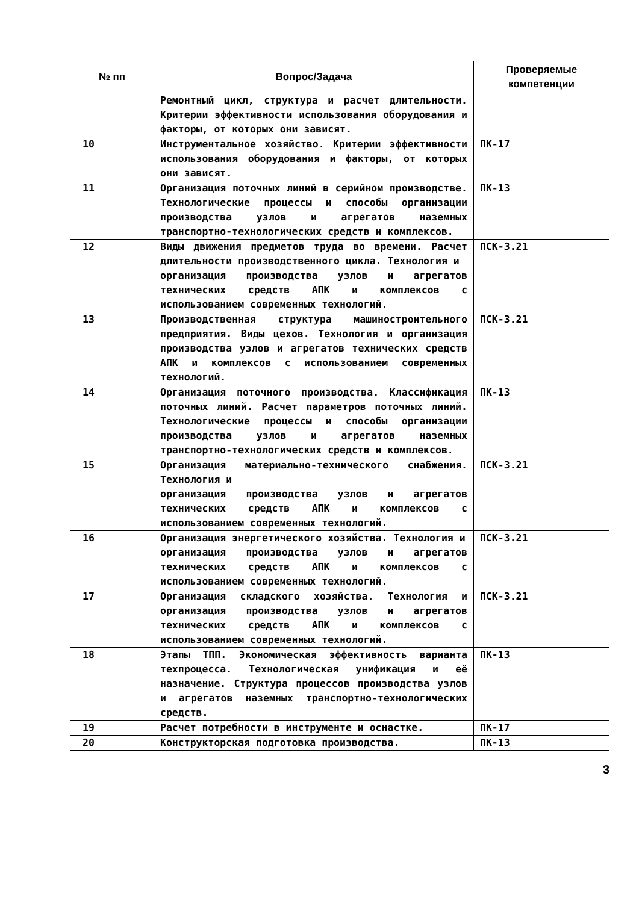| № пп | Вопрос/Задача | Проверяемые компетенции |
| --- | --- | --- |
| | Ремонтный цикл, структура и расчет длительности. Критерии эффективности использования оборудования и факторы, от которых они зависят. | |
| 10 | Инструментальное хозяйство. Критерии эффективности использования оборудования и факторы, от которых они зависят. | ПК-17 |
| 11 | Организация поточных линий в серийном производстве. Технологические процессы и способы организации производства узлов и агрегатов наземных транспортно-технологических средств и комплексов. | ПК-13 |
| 12 | Виды движения предметов труда во времени. Расчет длительности производственного цикла. Технология и организация производства узлов и агрегатов технических средств АПК и комплексов с использованием современных технологий. | ПСК-3.21 |
| 13 | Производственная структура машиностроительного предприятия. Виды цехов. Технология и организация производства узлов и агрегатов технических средств АПК и комплексов с использованием современных технологий. | ПСК-3.21 |
| 14 | Организация поточного производства. Классификация поточных линий. Расчет параметров поточных линий. Технологические процессы и способы организации производства узлов и агрегатов наземных транспортно-технологических средств и комплексов. | ПК-13 |
| 15 | Организация материально-технического снабжения. Технология и организация производства узлов и агрегатов технических средств АПК и комплексов с использованием современных технологий. | ПСК-3.21 |
| 16 | Организация энергетического хозяйства. Технология и организация производства узлов и агрегатов технических средств АПК и комплексов с использованием современных технологий. | ПСК-3.21 |
| 17 | Организация складского хозяйства. Технология и организация производства узлов и агрегатов технических средств АПК и комплексов с использованием современных технологий. | ПСК-3.21 |
| 18 | Этапы ТПП. Экономическая эффективность варианта техпроцесса. Технологическая унификация и её назначение. Структура процессов производства узлов и агрегатов наземных транспортно-технологических средств. | ПК-13 |
| 19 | Расчет потребности в инструменте и оснастке. | ПК-17 |
| 20 | Конструкторская подготовка производства. | ПК-13 |
3